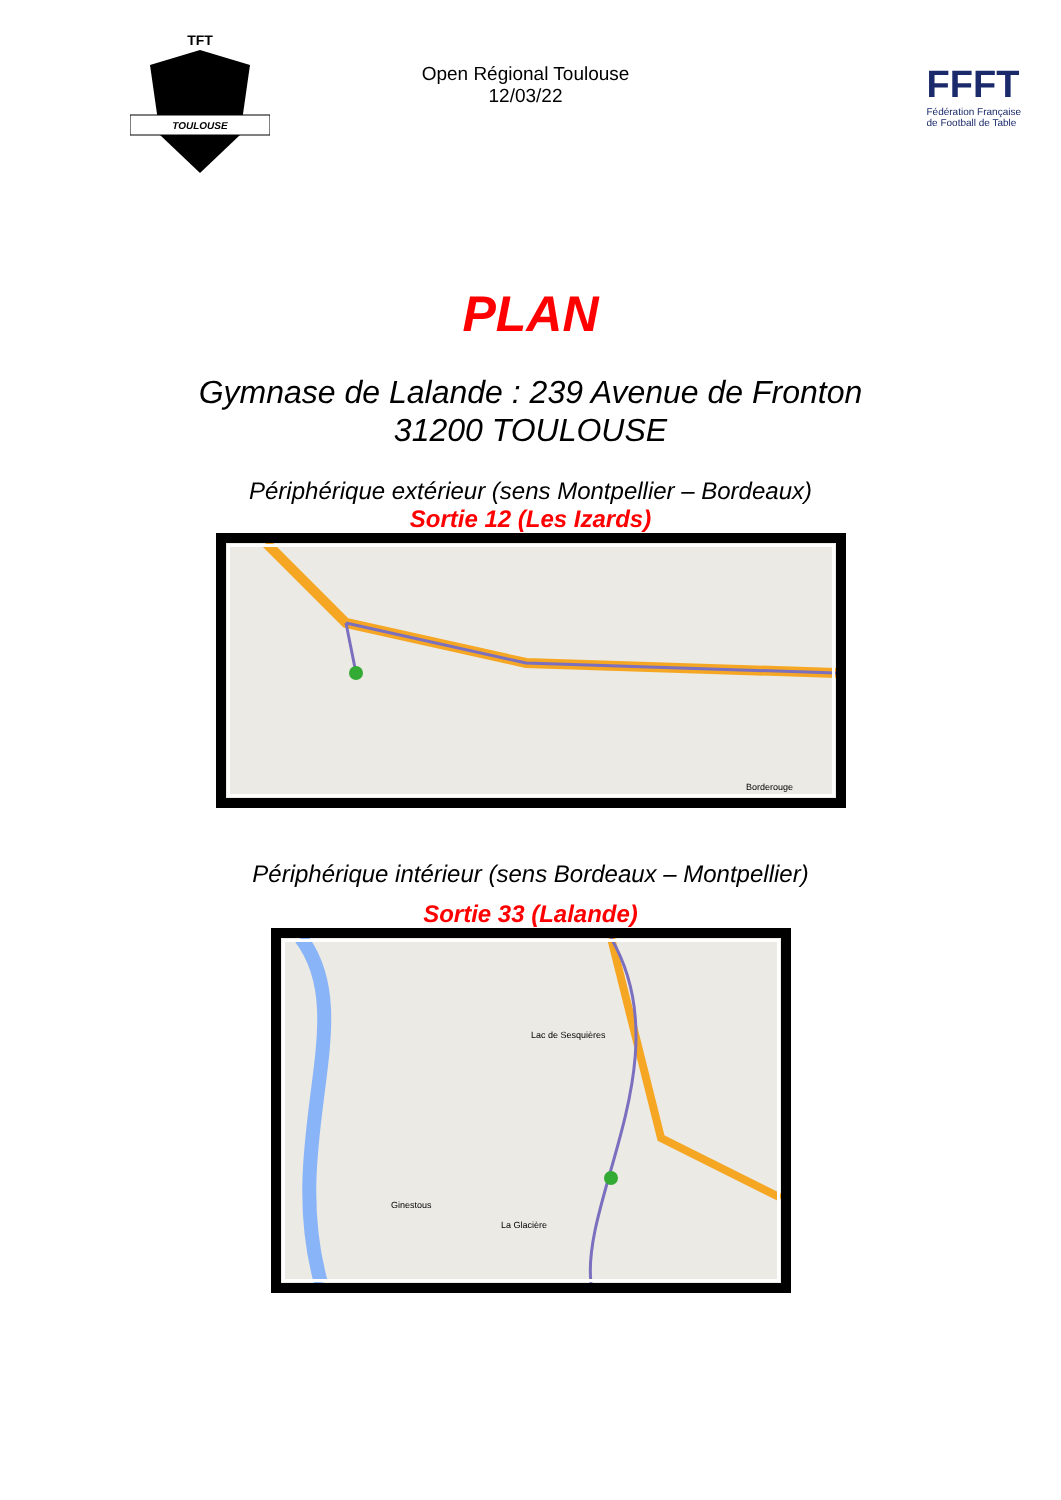TOULOUSE
TFT
Open Régional Toulouse
12/03/22
FFFT
Fédération Française
de Football de Table
PLAN
Gymnase de Lalande : 239 Avenue de Fronton
31200 TOULOUSE
Périphérique extérieur (sens Montpellier – Bordeaux)
Sortie 12 (Les Izards)
Borderouge
Périphérique intérieur (sens Bordeaux – Montpellier)
Sortie 33 (Lalande)
Lac de Sesquières
Ginestous
La Glacière